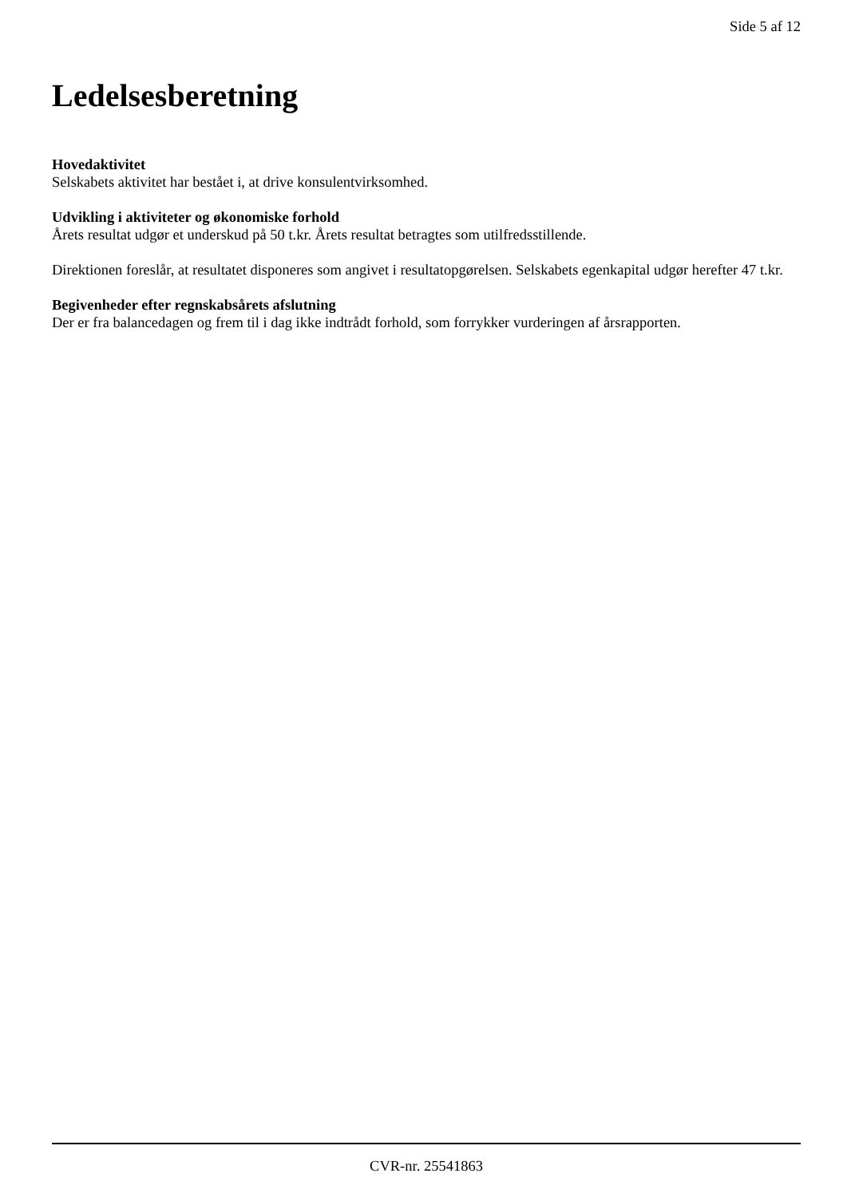Side 5 af 12
Ledelsesberetning
Hovedaktivitet
Selskabets aktivitet har bestået i, at drive konsulentvirksomhed.
Udvikling i aktiviteter og økonomiske forhold
Årets resultat udgør et underskud på 50 t.kr. Årets resultat betragtes som utilfredsstillende.
Direktionen foreslår, at resultatet disponeres som angivet i resultatopgørelsen. Selskabets egenkapital udgør herefter 47 t.kr.
Begivenheder efter regnskabsårets afslutning
Der er fra balancedagen og frem til i dag ikke indtrådt forhold, som forrykker vurderingen af årsrapporten.
CVR-nr. 25541863